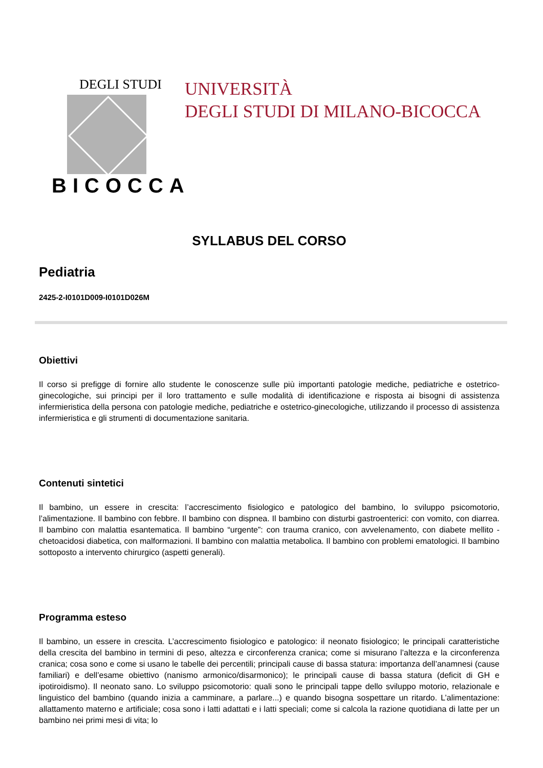DEGLI STUDI
BICOCCA
UNIVERSITÀ
DEGLI STUDI DI MILANO-BICOCCA
SYLLABUS DEL CORSO
Pediatria
2425-2-I0101D009-I0101D026M
Obiettivi
Il corso si prefigge di fornire allo studente le conoscenze sulle più importanti patologie mediche, pediatriche e ostetrico-ginecologiche, sui principi per il loro trattamento e sulle modalità di identificazione e risposta ai bisogni di assistenza infermieristica della persona con patologie mediche, pediatriche e ostetrico-ginecologiche, utilizzando il processo di assistenza infermieristica e gli strumenti di documentazione sanitaria.
Contenuti sintetici
Il bambino, un essere in crescita: l’accrescimento fisiologico e patologico del bambino, lo sviluppo psicomotorio, l’alimentazione. Il bambino con febbre. Il bambino con dispnea. Il bambino con disturbi gastroenterici: con vomito, con diarrea. Il bambino con malattia esantematica. Il bambino “urgente”: con trauma cranico, con avvelenamento, con diabete mellito - chetoacidosi diabetica, con malformazioni. Il bambino con malattia metabolica. Il bambino con problemi ematologici. Il bambino sottoposto a intervento chirurgico (aspetti generali).
Programma esteso
Il bambino, un essere in crescita. L’accrescimento fisiologico e patologico: il neonato fisiologico; le principali caratteristiche della crescita del bambino in termini di peso, altezza e circonferenza cranica; come si misurano l’altezza e la circonferenza cranica; cosa sono e come si usano le tabelle dei percentili; principali cause di bassa statura: importanza dell’anamnesi (cause familiari) e dell’esame obiettivo (nanismo armonico/disarmonico); le principali cause di bassa statura (deficit di GH e ipotiroidismo). Il neonato sano. Lo sviluppo psicomotorio: quali sono le principali tappe dello sviluppo motorio, relazionale e linguistico del bambino (quando inizia a camminare, a parlare...) e quando bisogna sospettare un ritardo. L’alimentazione: allattamento materno e artificiale; cosa sono i latti adattati e i latti speciali; come si calcola la razione quotidiana di latte per un bambino nei primi mesi di vita; lo